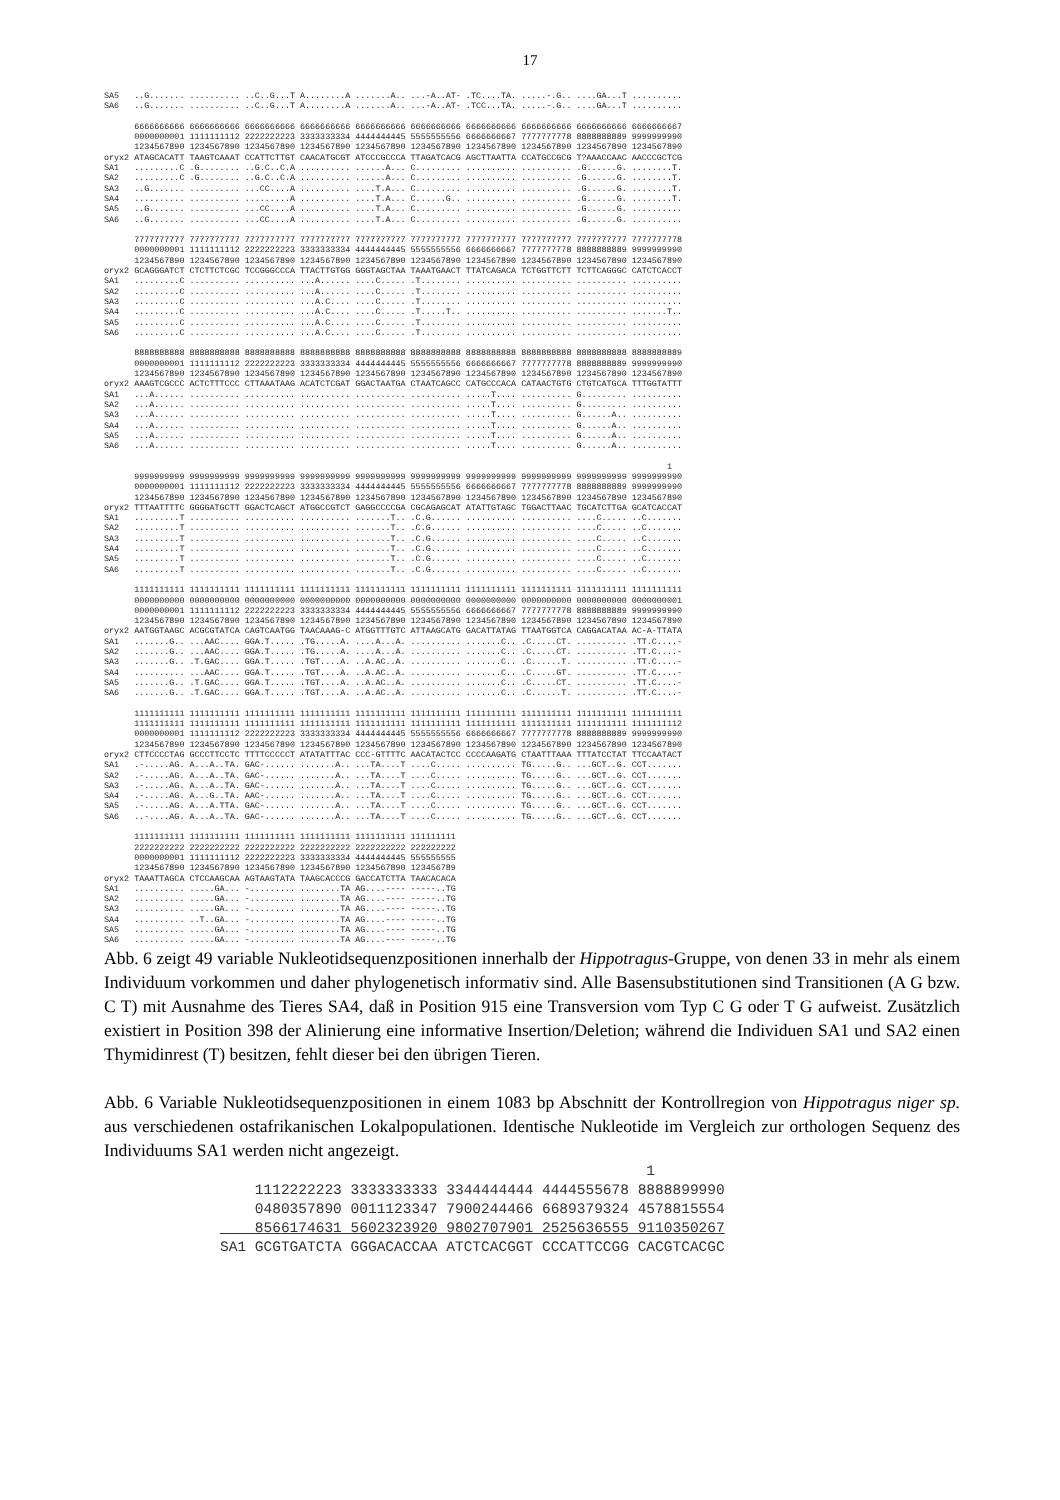17
SA5   ..G....... .......... ..C..G...T A........A .......A.. ...-A..AT- .TC....TA. .....-.G.. ....GA...T ..........
SA6   ..G....... .......... ..C..G...T A........A .......A.. ...-A..AT- .TCC...TA. .....-.G.. ....GA...T ..........

      6666666666 6666666666 6666666666 6666666666 6666666666 6666666666 6666666666 6666666666 6666666666 6666666667
      0000000001 1111111112 2222222223 3333333334 4444444445 5555555556 6666666667 7777777778 8888888889 9999999990
      1234567890 1234567890 1234567890 1234567890 1234567890 1234567890 1234567890 1234567890 1234567890 1234567890
oryx2 ATAGCACATT TAAGTCAAAT CCATTCTTGT CAACATGCGT ATCCCGCCCA TTAGATCACG AGCTTAATTA CCATGCCGCG T?AAACCAAC AACCCGCTCG
SA1   .........C .G........ ..G.C..C.A .......... ......A... C......... .......... .......... .G......G. ........T.
SA2   .........C .G........ ..G.C..C.A .......... ......A... C......... .......... .......... .G......G. ........T.
SA3   ..G....... .......... ...CC....A .......... ....T.A... C......... .......... .......... .G......G. ........T.
SA4   .......... .......... .........A .......... ....T.A... C......G.. .......... .......... .G......G. ........T.
SA5   ..G....... .......... ...CC....A .......... ....T.A... C......... .......... .......... .G......G. ..........
SA6   ..G....... .......... ...CC....A .......... ....T.A... C......... .......... .......... .G......G. ..........

      7777777777 7777777777 7777777777 7777777777 7777777777 7777777777 7777777777 7777777777 7777777777 7777777778
      0000000001 1111111112 2222222223 3333333334 4444444445 5555555556 6666666667 7777777778 8888888889 9999999990
      1234567890 1234567890 1234567890 1234567890 1234567890 1234567890 1234567890 1234567890 1234567890 1234567890
oryx2 GCAGGGATCT CTCTTCTCGC TCCGGGCCCA TTACTTGTGG GGGTAGCTAA TAAATGAACT TTATCAGACA TCTGGTTCTT TCTTCAGGGC CATCTCACCT
SA1   .........C .......... .......... ...A...... ....C..... .T........ .......... .......... .......... ..........
SA2   .........C .......... .......... ...A...... ....C..... .T........ .......... .......... .......... ..........
SA3   .........C .......... .......... ...A.C.... ....C..... .T........ .......... .......... .......... ..........
SA4   .........C .......... .......... ...A.C.... ....C..... .T.....T.. .......... .......... .......... .......T..
SA5   .........C .......... .......... ...A.C.... ....C..... .T........ .......... .......... .......... ..........
SA6   .........C .......... .......... ...A.C.... ....C..... .T........ .......... .......... .......... ..........

      8888888888 8888888888 8888888888 8888888888 8888888888 8888888888 8888888888 8888888888 8888888888 8888888889
      0000000001 1111111112 2222222223 3333333334 4444444445 5555555556 6666666667 7777777778 8888888889 9999999990
      1234567890 1234567890 1234567890 1234567890 1234567890 1234567890 1234567890 1234567890 1234567890 1234567890
oryx2 AAAGTCGCCC ACTCTTTCCC CTTAAATAAG ACATCTCGAT GGACTAATGA CTAATCAGCC CATGCCCACA CATAACTGTG CTGTCATGCA TTTGGTATTT
SA1   ...A...... .......... .......... .......... .......... .......... .....T.... .......... G......... ..........
SA2   ...A...... .......... .......... .......... .......... .......... .....T.... .......... G......... ..........
SA3   ...A...... .......... .......... .......... .......... .......... .....T.... .......... G......A.. ..........
SA4   ...A...... .......... .......... .......... .......... .......... .....T.... .......... G......A.. ..........
SA5   ...A...... .......... .......... .......... .......... .......... .....T.... .......... G......A.. ..........
SA6   ...A...... .......... .......... .......... .......... .......... .....T.... .......... G......A.. ..........

                                                                                                                1
      9999999999 9999999999 9999999999 9999999999 9999999999 9999999999 9999999999 9999999999 9999999999 9999999990
      0000000001 1111111112 2222222223 3333333334 4444444445 5555555556 6666666667 7777777778 8888888889 9999999990
      1234567890 1234567890 1234567890 1234567890 1234567890 1234567890 1234567890 1234567890 1234567890 1234567890
oryx2 TTTAATTTTC GGGGATGCTT GGACTCAGCT ATGGCCGTCT GAGGCCCCGA CGCAGAGCAT ATATTGTAGC TGGACTTAAC TGCATCTTGA GCATCACCAT
SA1   .........T .......... .......... .......... .......T.. .C.G...... .......... .......... ....C..... ..C.......
SA2   .........T .......... .......... .......... .......T.. .C.G...... .......... .......... ....C..... ..C.......
SA3   .........T .......... .......... .......... .......T.. .C.G...... .......... .......... ....C..... ..C.......
SA4   .........T .......... .......... .......... .......T.. .C.G...... .......... .......... ....C..... ..C.......
SA5   .........T .......... .......... .......... .......T.. .C.G...... .......... .......... ....C..... ..C.......
SA6   .........T .......... .......... .......... .......T.. .C.G...... .......... .......... ....C..... ..C.......

      1111111111 1111111111 1111111111 1111111111 1111111111 1111111111 1111111111 1111111111 1111111111 1111111111
      0000000000 0000000000 0000000000 0000000000 0000000000 0000000000 0000000000 0000000000 0000000000 0000000001
      0000000001 1111111112 2222222223 3333333334 4444444445 5555555556 6666666667 7777777778 8888888889 9999999990
      1234567890 1234567890 1234567890 1234567890 1234567890 1234567890 1234567890 1234567890 1234567890 1234567890
oryx2 AATGGTAAGC ACGCGTATCA CAGTCAATGG TAACAAAG-C ATGGTTTGTC ATTAAGCATG GACATTATAG TTAATGGTCA CAGGACATAA AC-A-TTATA
SA1   .......G.. ...AAC.... GGA.T..... .TG.....A. ....A...A. .......... .......C.. .C.....CT. .......... .TT.C....-
SA2   .......G.. ...AAC.... GGA.T..... .TG.....A. ....A...A. .......... .......C.. .C.....CT. .......... .TT.C....-
SA3   .......G.. .T.GAC.... GGA.T..... .TGT....A. ..A.AC..A. .......... .......C.. .C......T. .......... .TT.C....-
SA4   .......... ...AAC.... GGA.T..... .TGT....A. ..A.AC..A. .......... .......C.. .C.....GT. .......... .TT.C....-
SA5   .......G.. .T.GAC.... GGA.T..... .TGT....A. ..A.AC..A. .......... .......C.. .C.....CT. .......... .TT.C....-
SA6   .......G.. .T.GAC.... GGA.T..... .TGT....A. ..A.AC..A. .......... .......C.. .C......T. .......... .TT.C....-

      1111111111 1111111111 1111111111 1111111111 1111111111 1111111111 1111111111 1111111111 1111111111 1111111111
      1111111111 1111111111 1111111111 1111111111 1111111111 1111111111 1111111111 1111111111 1111111111 1111111112
      0000000001 1111111112 2222222223 3333333334 4444444445 5555555556 6666666667 7777777778 8888888889 9999999990
      1234567890 1234567890 1234567890 1234567890 1234567890 1234567890 1234567890 1234567890 1234567890 1234567890
oryx2 CTTCCCCTAG GCCCTTCCTC TTTTCCCCCT ATATATTTAC CCC-GTTTTC AACATACTCC CCCCAAGATG CTAATTTAAA TTTATCCTAT TTCCAATACT
SA1   .-.....AG. A...A..TA. GAC-...... .......A.. ...TA....T ....C..... .......... TG.....G.. ...GCT..G. CCT.......
SA2   .-.....AG. A...A..TA. GAC-...... .......A.. ...TA....T ....C..... .......... TG.....G.. ...GCT..G. CCT.......
SA3   .-.....AG. A...A..TA. GAC-...... .......A.. ...TA....T ....C..... .......... TG.....G.. ...GCT..G. CCT.......
SA4   .-.....AG. A...G..TA. AAC-...... .......A.. ...TA....T ....C..... .......... TG.....G.. ...GCT..G. CCT.......
SA5   .-.....AG. A...A.TTA. GAC-...... .......A.. ...TA....T ....C..... .......... TG.....G.. ...GCT..G. CCT.......
SA6   ..-....AG. A...A..TA. GAC-...... .......A.. ...TA....T ....C..... .......... TG.....G.. ...GCT..G. CCT.......

      1111111111 1111111111 1111111111 1111111111 1111111111 111111111
      2222222222 2222222222 2222222222 2222222222 2222222222 222222222
      0000000001 1111111112 2222222223 3333333334 4444444445 555555555
      1234567890 1234567890 1234567890 1234567890 1234567890 123456789
oryx2 TAAATTAGCA CTCCAAGCAA AGTAAGTATA TAAGCACCCG GACCATCTTA TAACACACA
SA1   .......... .....GA... -......... ........TA AG....---- -----..TG
SA2   .......... .....GA... -......... ........TA AG....---- -----..TG
SA3   .......... .....GA... -......... ........TA AG....---- -----..TG
SA4   .......... ..T..GA... -......... ........TA AG....---- -----..TG
SA5   .......... .....GA... -......... ........TA AG....---- -----..TG
SA6   .......... .....GA... -......... ........TA AG....---- -----..TG
Abb. 6 zeigt 49 variable Nukleotidsequenzpositionen innerhalb der Hippotragus-Gruppe, von denen 33 in mehr als einem Individuum vorkommen und daher phylogenetisch informativ sind. Alle Basensubstitutionen sind Transitionen (A G bzw. C T) mit Ausnahme des Tieres SA4, daß in Position 915 eine Transversion vom Typ C G oder T G aufweist. Zusätzlich existiert in Position 398 der Alinierung eine informative Insertion/Deletion; während die Individuen SA1 und SA2 einen Thymidinrest (T) besitzen, fehlt dieser bei den übrigen Tieren.
Abb. 6 Variable Nukleotidsequenzpositionen in einem 1083 bp Abschnitt der Kontrollregion von Hippotragus niger sp. aus verschiedenen ostafrikanischen Lokalpopulationen. Identische Nukleotide im Vergleich zur orthologen Sequenz des Individuums SA1 werden nicht angezeigt.
                                                 1
    1112222223 3333333333 3344444444 4444555678 8888899990
    0480357890 0011123347 7900244466 6689379324 4578815554
    8566174631 5602323920 9802707901 2525636555 9110350267
SA1 GCGTGATCTA GGGACACCAA ATCTCACGGT CCCATTCCGG CACGTCACGC